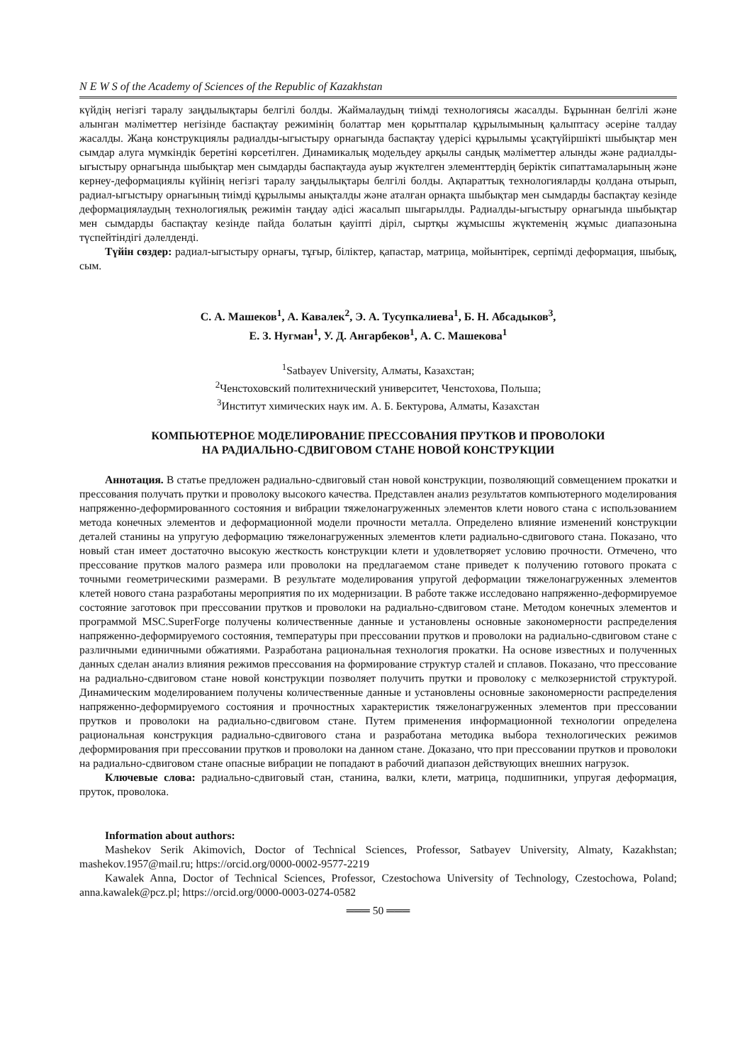N E W S of the Academy of Sciences of the Republic of Kazakhstan
күйдің негізгі таралу заңдылықтары белгілі болды. Жаймалаудың тиімді технологиясы жасалды. Бұрыннан белгілі және алынган мәліметтер негізінде баспақтау режимінің болаттар мен қорытпалар құрылымының қалыптасу әсеріне талдау жасалды. Жаңа конструкциялы радиалды-ыгыстыру орнагында баспақтау үдерісі құрылымы ұсақтүйіршікті шыбықтар мен сымдар алуга мүмкіндік беретіні көрсетілген. Динамикалық модельдеу арқылы сандық мәліметтер алынды және радиалды-ыгыстыру орнагында шыбықтар мен сымдарды баспақтауда ауыр жүктелген элементтердің беріктік сипаттамаларының және кернеу-деформациялы күйінің негізгі таралу заңдылықтары белгілі болды. Ақпараттық технологияларды қолдана отырып, радиал-ыгыстыру орнагының тиімді құрылымы анықталды және аталған орнақта шыбықтар мен сымдарды баспақтау кезінде деформациялаудың технологиялық режимін таңдау әдісі жасалып шыгарылды. Радиалды-ыгыстыру орнагында шыбықтар мен сымдарды баспақтау кезінде пайда болатын қауіпті діріл, сыртқы жұмысшы жүктеменің жұмыс диапазонына түспейтіндігі дәлелденді.
Түйін сөздер: радиал-ыгыстыру орнағы, тұғыр, біліктер, қапастар, матрица, мойынтірек, серпімді деформация, шыбық, сым.
С. А. Машеков<sup>1</sup>, А. Кавалек<sup>2</sup>, Э. А. Тусупкалиева<sup>1</sup>, Б. Н. Абсадыков<sup>3</sup>,
Е. З. Нугман<sup>1</sup>, У. Д. Ангарбеков<sup>1</sup>, А. С. Машекова<sup>1</sup>
<sup>1</sup> Satbayev University, Алматы, Казахстан;
<sup>2</sup> Ченстоховский политехнический университет, Ченстохова, Польша;
<sup>3</sup> Институт химических наук им. А. Б. Бектурова, Алматы, Казахстан
КОМПЬЮТЕРНОЕ МОДЕЛИРОВАНИЕ ПРЕССОВАНИЯ ПРУТКОВ И ПРОВОЛОКИ
НА РАДИАЛЬНО-СДВИГОВОМ СТАНЕ НОВОЙ КОНСТРУКЦИИ
Аннотация. В статье предложен радиально-сдвиговый стан новой конструкции, позволяющий совмещением прокатки и прессования получать прутки и проволоку высокого качества. Представлен анализ результатов компьютерного моделирования напряженно-деформированного состояния и вибрации тяжелонагруженных элементов клети нового стана с использованием метода конечных элементов и деформационной модели прочности металла. Определено влияние изменений конструкции деталей станины на упругую деформацию тяжелонагруженных элементов клети радиально-сдвигового стана. Показано, что новый стан имеет достаточно высокую жесткость конструкции клети и удовлетворяет условию прочности. Отмечено, что прессование прутков малого размера или проволоки на предлагаемом стане приведет к получению готового проката с точными геометрическими размерами. В результате моделирования упругой деформации тяжелонагруженных элементов клетей нового стана разработаны мероприятия по их модернизации. В работе также исследовано напряженно-деформируемое состояние заготовок при прессовании прутков и проволоки на радиально-сдвиговом стане. Методом конечных элементов и программой MSC.SuperForge получены количественные данные и установлены основные закономерности распределения напряженно-деформируемого состояния, температуры при прессовании прутков и проволоки на радиально-сдвиговом стане с различными единичными обжатиями. Разработана рациональная технология прокатки. На основе известных и полученных данных сделан анализ влияния режимов прессования на формирование структур сталей и сплавов. Показано, что прессование на радиально-сдвиговом стане новой конструкции позволяет получить прутки и проволоку с мелкозернистой структурой. Динамическим моделированием получены количественные данные и установлены основные закономерности распределения напряженно-деформируемого состояния и прочностных характеристик тяжелонагруженных элементов при прессовании прутков и проволоки на радиально-сдвиговом стане. Путем применения информационной технологии определена рациональная конструкция радиально-сдвигового стана и разработана методика выбора технологических режимов деформирования при прессовании прутков и проволоки на данном стане. Доказано, что при прессовании прутков и проволоки на радиально-сдвиговом стане опасные вибрации не попадают в рабочий диапазон действующих внешних нагрузок.
Ключевые слова: радиально-сдвиговый стан, станина, валки, клети, матрица, подшипники, упругая деформация, пруток, проволока.
Information about authors:
Mashekov Serik Akimovich, Doctor of Technical Sciences, Professor, Satbayev University, Almaty, Kazakhstan; mashekov.1957@mail.ru; https://orcid.org/0000-0002-9577-2219
Kawalek Anna, Doctor of Technical Sciences, Professor, Czestochowa University of Technology, Czestochowa, Poland; anna.kawalek@pcz.pl; https://orcid.org/0000-0003-0274-0582
═══ 50 ═══